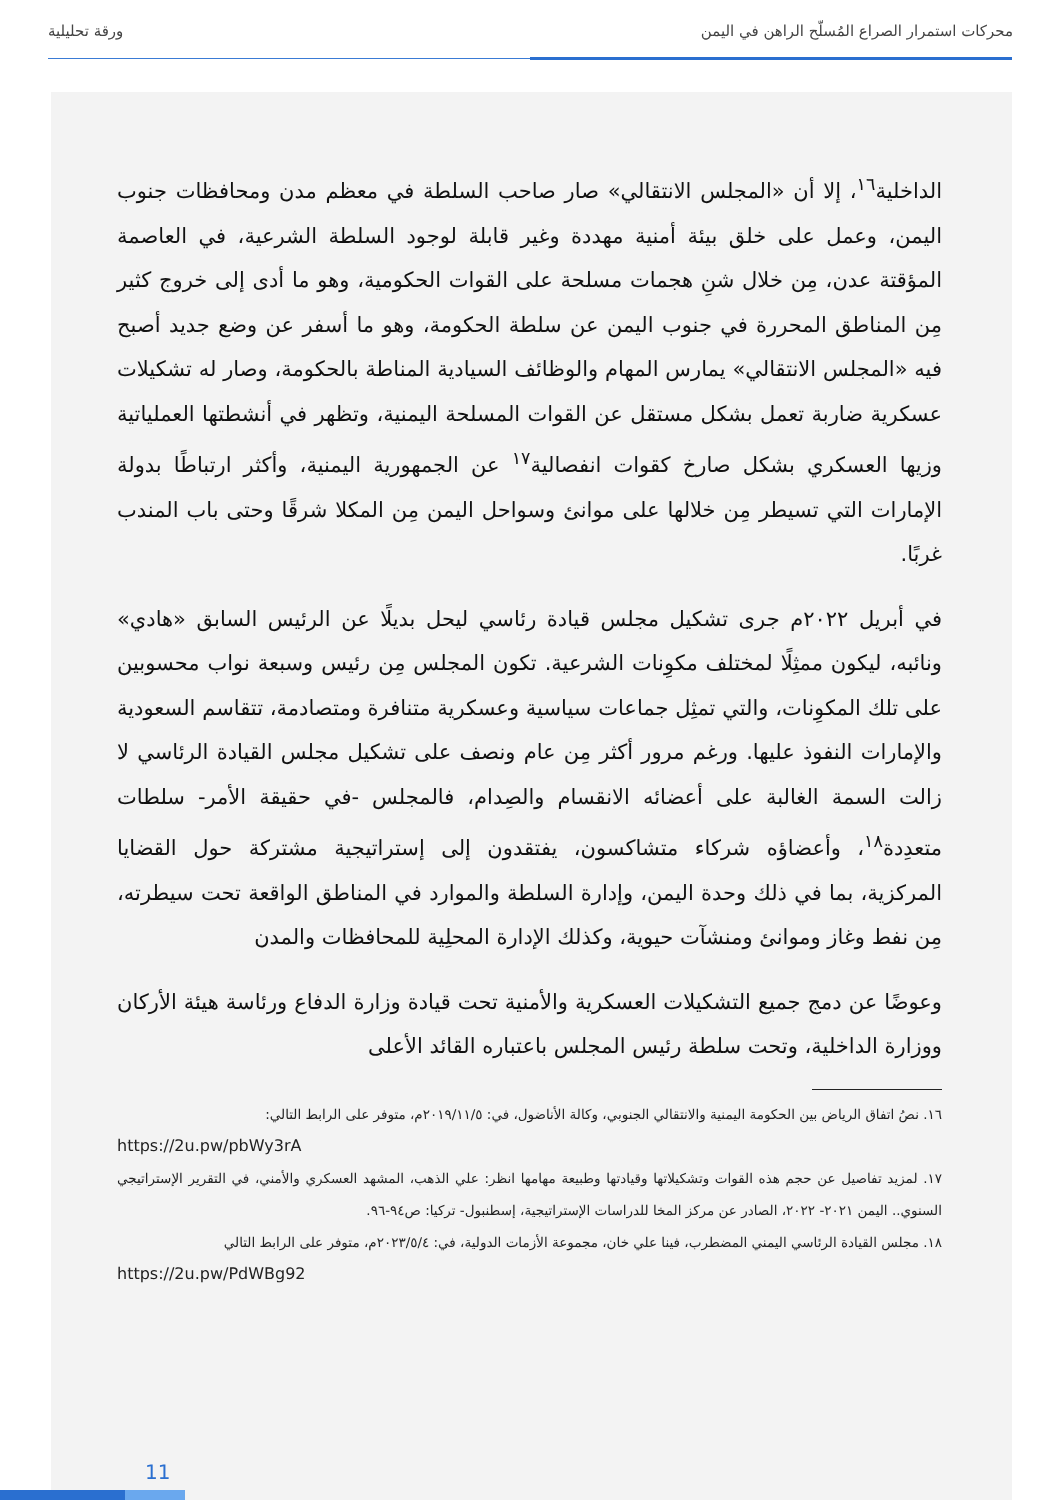محركات استمرار الصراع المُسلّح الراهن في اليمن ورقة تحليلية
الداخلية<sup>١٦</sup>، إلا أن «المجلس الانتقالي» صار صاحب السلطة في معظم مدن ومحافظات جنوب اليمن، وعمل على خلق بيئة أمنية مهددة وغير قابلة لوجود السلطة الشرعية، في العاصمة المؤقتة عدن، مِن خلال شنِ هجمات مسلحة على القوات الحكومية، وهو ما أدى إلى خروج كثير مِن المناطق المحررة في جنوب اليمن عن سلطة الحكومة، وهو ما أسفر عن وضع جديد أصبح فيه «المجلس الانتقالي» يمارس المهام والوظائف السيادية المناطة بالحكومة، وصار له تشكيلات عسكرية ضاربة تعمل بشكل مستقل عن القوات المسلحة اليمنية، وتظهر في أنشطتها العملياتية وزيها العسكري بشكل صارخ كقوات انفصالية<sup>١٧</sup> عن الجمهورية اليمنية، وأكثر ارتباطًا بدولة الإمارات التي تسيطر مِن خلالها على موانئ وسواحل اليمن مِن المكلا شرقًا وحتى باب المندب غربًا.
في أبريل ٢٠٢٢م جرى تشكيل مجلس قيادة رئاسي ليحل بديلًا عن الرئيس السابق «هادي» ونائبه، ليكون ممثِلًا لمختلف مكوِنات الشرعية. تكون المجلس مِن رئيس وسبعة نواب محسوبين على تلك المكوِنات، والتي تمثِل جماعات سياسية وعسكرية متنافرة ومتصادمة، تتقاسم السعودية والإمارات النفوذ عليها. ورغم مرور أكثر مِن عام ونصف على تشكيل مجلس القيادة الرئاسي لا زالت السمة الغالبة على أعضائه الانقسام والصِدام، فالمجلس -في حقيقة الأمر- سلطات متعدِدة<sup>١٨</sup>، وأعضاؤه شركاء متشاكسون، يفتقدون إلى إستراتيجية مشتركة حول القضايا المركزية، بما في ذلك وحدة اليمن، وإدارة السلطة والموارد في المناطق الواقعة تحت سيطرته، مِن نفط وغاز وموانئ ومنشآت حيوية، وكذلك الإدارة المحلِية للمحافظات والمدن
وعوضًا عن دمج جميع التشكيلات العسكرية والأمنية تحت قيادة وزارة الدفاع ورئاسة هيئة الأركان ووزارة الداخلية، وتحت سلطة رئيس المجلس باعتباره القائد الأعلى
١٦. نصُ اتفاق الرياض بين الحكومة اليمنية والانتقالي الجنوبي، وكالة الأناضول، في: ٢٠١٩/١١/٥م، متوفر على الرابط التالي:
https://2u.pw/pbWy3rA
١٧. لمزيد تفاصيل عن حجم هذه القوات وتشكيلاتها وقيادتها وطبيعة مهامها انظر: علي الذهب، المشهد العسكري والأمني، في التقرير الإستراتيجي السنوي.. اليمن ٢٠٢١- ٢٠٢٢، الصادر عن مركز المخا للدراسات الإستراتيجية، إسطنبول- تركيا: ص٩٤-٩٦.
١٨. مجلس القيادة الرئاسي اليمني المضطرب، فينا علي خان، مجموعة الأزمات الدولية، في: ٢٠٢٣/٥/٤م، متوفر على الرابط التالي
https://2u.pw/PdWBg92
11